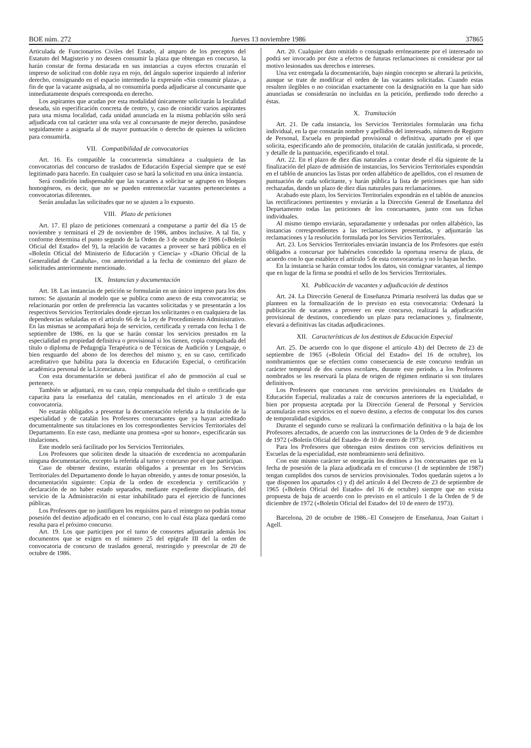BOE núm. 272 Jueves 13 noviembre 1986 37865
Articulada de Funcionarios Civiles del Estado, al amparo de los preceptos del Estatuto del Magisterio y no deseen consumir la plaza que obtengan en concurso, la harán constar de forma destacada en sus instancias a cuyos efectos cruzarán el impreso de solicitud con doble raya en rojo, del ángulo superior izquierdo al inferior derecho, consignando en el espacio intermedio la expresión «Sin consumir plaza», a fin de que la vacante asignada, al no consumirla pueda adjudicarse al concursante que inmediatamente después corresponda en derecho.
Los aspirantes que acudan por esta modalidad únicamente solicitarán la localidad deseada, sin especificación concreta de centro, y, caso de coincidir varios aspirantes para una misma localidad, cada unidad anunciada en la misma población sólo será adjudicada con tal carácter una sola vez al concursante de mejor derecho, pasándose seguidamente a asignarla al de mayor puntuación o derecho de quienes la soliciten para consumirla.
VII. Compatibilidad de convocatorias
Art. 16. Es compatible la concurrencia simultánea a cualquiera de las convocatorias del concurso de traslados de Educación Especial siempre que se esté legitimado para hacerlo. En cualquier caso se hará la solicitud en una única instancia.
Será condición indispensable que las vacantes a solicitar se agrupen en bloques homogéneos, es decir, que no se pueden entremezclar vacantes pertenecientes a convocatorias diferentes.
Serán anuladas las solicitudes que no se ajusten a lo expuesto.
VIII. Plazo de peticiones
Art. 17. El plazo de peticiones comenzará a computarse a partir del día 15 de noviembre y terminará el 29 de noviembre de 1986, ambos inclusive. A tal fin, y conforme determina el punto segundo de la Orden de 3 de octubre de 1986 («Boletín Oficial del Estado» del 9), la relación de vacantes a proveer se hará pública en el «Boletín Oficial del Ministerio de Educación y Ciencia» y «Diario Oficial de la Generalidad de Cataluña», con anterioridad a la fecha de comienzo del plazo de solicitudes anteriormente mencionado.
IX. Instancias y documentación
Art. 18. Las instancias de petición se formularán en un único impreso para los dos turnos: Se ajustarán al modelo que se publica como anexo de esta convocatoria; se relacionarán por orden de preferencia las vacantes solicitadas y se presentarán a los respectivos Servicios Territoriales donde ejerzan los solicitantes o en cualquiera de las dependencias señaladas en el artículo 66 de la Ley de Procedimiento Administrativo. En las mismas se acompañará hoja de servicios, certificada y cerrada con fecha 1 de septiembre de 1986, en la que se harán constar los servicios prestados en la especialidad en propiedad definitiva o provisional si los tienen, copia compulsada del título o diploma de Pedagogía Terapéutica o de Técnicas de Audición y Lenguaje, o bien resguardo del abono de los derechos del mismo y, en su caso, certificado acreditativo que habilita para la docencia en Educación Especial, o certificación académica personal de la Licenciatura.
Con esta documentación se deberá justificar el año de promoción al cual se pertenece.
También se adjuntará, en su caso, copia compulsada del título o certificado que capacita para la enseñanza del catalán, mencionados en el artículo 3 de esta convocatoria.
No estarán obligados a presentar la documentación referida a la titulación de la especialidad y de catalán los Profesores concursantes que ya hayan acreditado documentalmente sus titulaciones en los correspondientes Servicios Territoriales del Departamento. En este caso, mediante una promesa «por su honor», especificarán sus titulaciones.
Este modelo será facilitado por los Servicios Territoriales.
Los Profesores que soliciten desde la situación de excedencia no acompañarán ninguna documentación, excepto la referida al turno y concurso por el que participan.
Caso de obtener destino, estarán obligados a presentar en los Servicios Territoriales del Departamento donde lo hayan obtenido, y antes de tomar posesión, la documentación siguiente: Copia de la orden de excedencia y certificación y declaración de no haber estado separados, mediante expediente disciplinario, del servicio de la Administración ni estar inhabilitado para el ejercicio de funciones públicas.
Los Profesores que no justifiquen los requisitos para el reintegro no podrán tomar posesión del destino adjudicado en el concurso, con lo cual ésta plaza quedará como resulta para el próximo concurso.
Art. 19. Los que participen por el turno de consortes adjuntarán además los documentos que se exigen en el número 25 del epígrafe III del la orden de convocatoria de concurso de traslados general, restringido y preescolar de 20 de octubre de 1986.
Art. 20. Cualquier dato omitido o consignado erróneamente por el interesado no podrá ser invocado por éste a efectos de futuras reclamaciones ni considerar por tal motivo lesionados sus derechos e intereses.
Una vez entregada la documentación, bajo ningún concepto se alterará la petición, aunque se trate de modificar el orden de las vacantes solicitadas. Cuando estas resulten ilegibles o no coincidan exactamente con la designación en la que han sido anunciadas se considerarán no incluidas en la petición, perdiendo todo derecho a éstas.
X. Tramitación
Art. 21. De cada instancia, los Servicios Territoriales formularán una ficha individual, en la que constarán nombre y apellidos del interesado, número de Registro de Personal, Escuela en propiedad provisional o definitiva, apartado por el que solicita, especificando año de promoción, titulación de catalán justificada, si procede, y detalle de la puntuación, especificando el total.
Art. 22. En el plazo de diez días naturales a contar desde el día siguiente de la finalización del plazo de admisión de instancias, los Servicios Territoriales expondrán en el tablón de anuncios las listas por orden alfabético de apellidos, con el resumen de puntuación de cada solicitante, y harán pública la lista de peticiones que han sido rechazadas, dando un plazo de diez días naturales para reclamaciones.
Acabado este plazo, los Servicios Territoriales expondrán en el tablón de anuncios las rectificaciones pertinentes y enviarán a la Dirección General de Enseñanza del Departamento todas las peticiones de los concursantes, junto con sus fichas individuales.
Al mismo tiempo enviarán, separadamente y ordenadas por orden alfabético, las instancias correspondientes a las reclamaciones presentadas, y adjuntarán las reclamaciones y la resolución formulada por los Servicios Territoriales.
Art. 23. Los Servicios Territoriales enviarán instancia de los Profesores que estén obligados a concursar por habérseles concedido la oportuna reserva de plaza, de acuerdo con lo que establece el artículo 5 de esta convocatoria y no lo hayan hecho.
En la instancia se harán constar todos los datos, sin consignar vacantes, al tiempo que en lugar de la firma se pondrá el sello de los Servicios Territoriales.
XI. Publicación de vacantes y adjudicación de destinos
Art. 24. La Dirección General de Enseñanza Primaria resolverá las dudas que se planteen en la formalización de lo previsto en esta convocatoria: Ordenará la publicación de vacantes a proveer en este concurso, realizará la adjudicación provisional de destinos, concediendo un plazo para reclamaciones y, finalmente, elevará a definitivas las citadas adjudicaciones.
XII. Características de los destinos de Educación Especial
Art. 25. De acuerdo con lo que dispone el artículo 4.b) del Decreto de 23 de septiembre de 1965 («Boletín Oficial del Estado» del 16 de octubre), los nombramientos que se efectúen como consecuencia de este concurso tendrán un carácter temporal de dos cursos escolares, durante este período, a los Profesores nombrados se les reservará la plaza de origen de régimen ordinario si son titulares definitivos.
Los Profesores que concursen con servicios provisionales en Unidades de Educación Especial, realizadas a raíz de concursos anteriores de la especialidad, o bien por propuesta aceptada por la Dirección General de Personal y Servicios acumularán estos servicios en el nuevo destino, a efectos de computar los dos cursos de temporalidad exigidos.
Durante el segundo curso se realizará la confirmación definitiva o la baja de los Profesores afectados, de acuerdo con las instrucciones de la Orden de 9 de diciembre de 1972 («Boletín Oficial del Estado» de 10 de enero de 1973).
Para los Profesores que obtengan estos destinos con servicios definitivos en Escuelas de la especialidad, este nombramiento será definitivo.
Con este mismo carácter se otorgarán los destinos a los concursantes que en la fecha de posesión de la plaza adjudicada en el concurso (1 de septiembre de 1987) tengan cumplidos dos cursos de servicios provisionales. Todos quedarán sujetos a lo que disponen los apartados c) y d) del artículo 4 del Decreto de 23 de septiembre de 1965 («Boletín Oficial del Estado» del 16 de octubre) siempre que no exista propuesta de baja de acuerdo con lo previsto en el artículo 1 de la Orden de 9 de diciembre de 1972 («Boletín Oficial del Estado» del 10 de enero de 1973).
Barcelona, 20 de octubre de 1986.–El Consejero de Enseñanza, Joan Guitart i Agell.